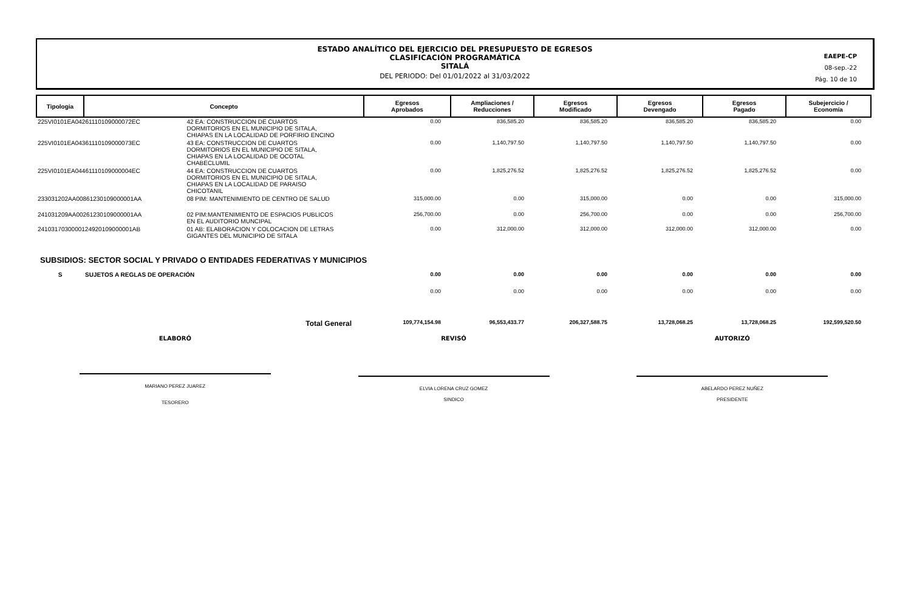ESTADO ANALÍTICO DEL EJERCICIO DEL PRESUPUESTO DE EGRESOS
CLASIFICACIÓN PROGRAMÁTICA
SITALÁ
DEL PERIODO: Del 01/01/2022 al 31/03/2022
EAEPE-CP
08-sep.-22
Pág. 10 de 10
| Tipologia | Concepto | | Egresos Aprobados | Ampliaciones / Reducciones | Egresos Modificado | Egresos Devengado | Egresos Pagado | Subejercicio / Economía |
| --- | --- | --- | --- | --- | --- | --- | --- | --- |
| 225VI0101EA04261110109000072EC | | 42 EA: CONSTRUCCION DE CUARTOS DORMITORIOS EN EL MUNICIPIO DE SITALA, CHIAPAS EN LA LOCALIDAD DE PORFIRIO ENCINO | 0.00 | 836,585.20 | 836,585.20 | 836,585.20 | 836,585.20 | 0.00 |
| 225VI0101EA04361110109000073EC | | 43 EA: CONSTRUCCION DE CUARTOS DORMITORIOS EN EL MUNICIPIO DE SITALA, CHIAPAS EN LA LOCALIDAD DE OCOTAL CHABECLUMIL | 0.00 | 1,140,797.50 | 1,140,797.50 | 1,140,797.50 | 1,140,797.50 | 0.00 |
| 225VI0101EA04461110109000004EC | | 44 EA: CONSTRUCCION DE CUARTOS DORMITORIOS EN EL MUNICIPIO DE SITALA, CHIAPAS EN LA LOCALIDAD DE PARAISO CHICOTANIL | 0.00 | 1,825,276.52 | 1,825,276.52 | 1,825,276.52 | 1,825,276.52 | 0.00 |
| 233031202AA00861230109000001AA | | 08 PIM: MANTENIMIENTO DE CENTRO DE SALUD | 315,000.00 | 0.00 | 315,000.00 | 0.00 | 0.00 | 315,000.00 |
| 241031209AA00261230109000001AA | | 02 PIM:MANTENIMIENTO DE ESPACIOS PUBLICOS EN EL AUDITORIO MUNCIPAL | 256,700.00 | 0.00 | 256,700.00 | 0.00 | 0.00 | 256,700.00 |
| 2410317030000124920109000001AB | | 01 AB: ELABORACION Y COLOCACION DE LETRAS GIGANTES DEL MUNICIPIO DE SITALA | 0.00 | 312,000.00 | 312,000.00 | 312,000.00 | 312,000.00 | 0.00 |
| SUBSIDIOS: SECTOR SOCIAL Y PRIVADO O ENTIDADES FEDERATIVAS Y MUNICIPIOS | | | | | | | | |
| S | SUJETOS A REGLAS DE OPERACIÓN | | 0.00 | 0.00 | 0.00 | 0.00 | 0.00 | 0.00 |
| | | | 0.00 | 0.00 | 0.00 | 0.00 | 0.00 | 0.00 |
| Total General | | | 109,774,154.98 | 96,553,433.77 | 206,327,588.75 | 13,728,068.25 | 13,728,068.25 | 192,599,520.50 |
ELABORÓ REVISÓ AUTORIZÓ
MARIANO PEREZ JUAREZ
TESORERO
ELVIA LORENA CRUZ GOMEZ
SINDICO
ABELARDO PEREZ NUÑEZ
PRESIDENTE